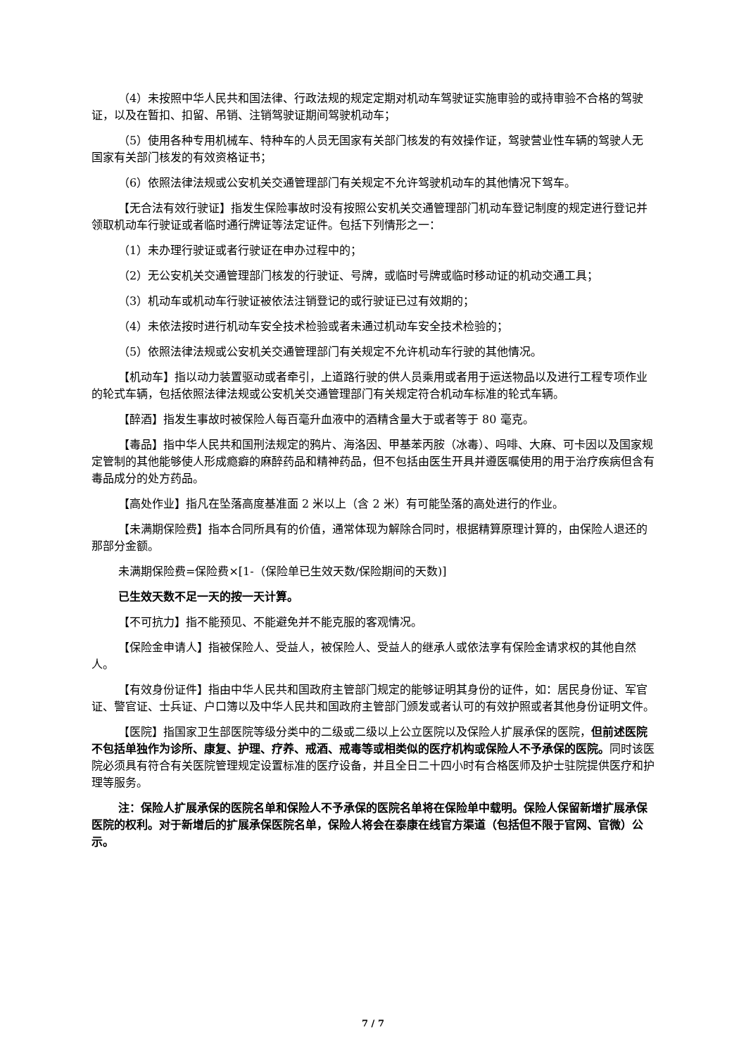（4）未按照中华人民共和国法律、行政法规的规定定期对机动车驾驶证实施审验的或持审验不合格的驾驶证，以及在暂扣、扣留、吊销、注销驾驶证期间驾驶机动车；
（5）使用各种专用机械车、特种车的人员无国家有关部门核发的有效操作证，驾驶营业性车辆的驾驶人无国家有关部门核发的有效资格证书；
（6）依照法律法规或公安机关交通管理部门有关规定不允许驾驶机动车的其他情况下驾车。
【无合法有效行驶证】指发生保险事故时没有按照公安机关交通管理部门机动车登记制度的规定进行登记并领取机动车行驶证或者临时通行牌证等法定证件。包括下列情形之一：
（1）未办理行驶证或者行驶证在申办过程中的；
（2）无公安机关交通管理部门核发的行驶证、号牌，或临时号牌或临时移动证的机动交通工具；
（3）机动车或机动车行驶证被依法注销登记的或行驶证已过有效期的；
（4）未依法按时进行机动车安全技术检验或者未通过机动车安全技术检验的；
（5）依照法律法规或公安机关交通管理部门有关规定不允许机动车行驶的其他情况。
【机动车】指以动力装置驱动或者牵引，上道路行驶的供人员乘用或者用于运送物品以及进行工程专项作业的轮式车辆，包括依照法律法规或公安机关交通管理部门有关规定符合机动车标准的轮式车辆。
【醉酒】指发生事故时被保险人每百毫升血液中的酒精含量大于或者等于 80 毫克。
【毒品】指中华人民共和国刑法规定的鸦片、海洛因、甲基苯丙胺（冰毒）、吗啡、大麻、可卡因以及国家规定管制的其他能够使人形成瘾癖的麻醉药品和精神药品，但不包括由医生开具并遵医嘱使用的用于治疗疾病但含有毒品成分的处方药品。
【高处作业】指凡在坠落高度基准面 2 米以上（含 2 米）有可能坠落的高处进行的作业。
【未满期保险费】指本合同所具有的价值，通常体现为解除合同时，根据精算原理计算的，由保险人退还的那部分金额。
未满期保险费=保险费×[1-（保险单已生效天数/保险期间的天数)]
已生效天数不足一天的按一天计算。
【不可抗力】指不能预见、不能避免并不能克服的客观情况。
【保险金申请人】指被保险人、受益人，被保险人、受益人的继承人或依法享有保险金请求权的其他自然人。
【有效身份证件】指由中华人民共和国政府主管部门规定的能够证明其身份的证件，如：居民身份证、军官证、警官证、士兵证、户口簿以及中华人民共和国政府主管部门颁发或者认可的有效护照或者其他身份证明文件。
【医院】指国家卫生部医院等级分类中的二级或二级以上公立医院以及保险人扩展承保的医院，但前述医院不包括单独作为诊所、康复、护理、疗养、戒酒、戒毒等或相类似的医疗机构或保险人不予承保的医院。同时该医院必须具有符合有关医院管理规定设置标准的医疗设备，并且全日二十四小时有合格医师及护士驻院提供医疗和护理等服务。
注：保险人扩展承保的医院名单和保险人不予承保的医院名单将在保险单中载明。保险人保留新增扩展承保医院的权利。对于新增后的扩展承保医院名单，保险人将会在泰康在线官方渠道（包括但不限于官网、官微）公示。
7 / 7